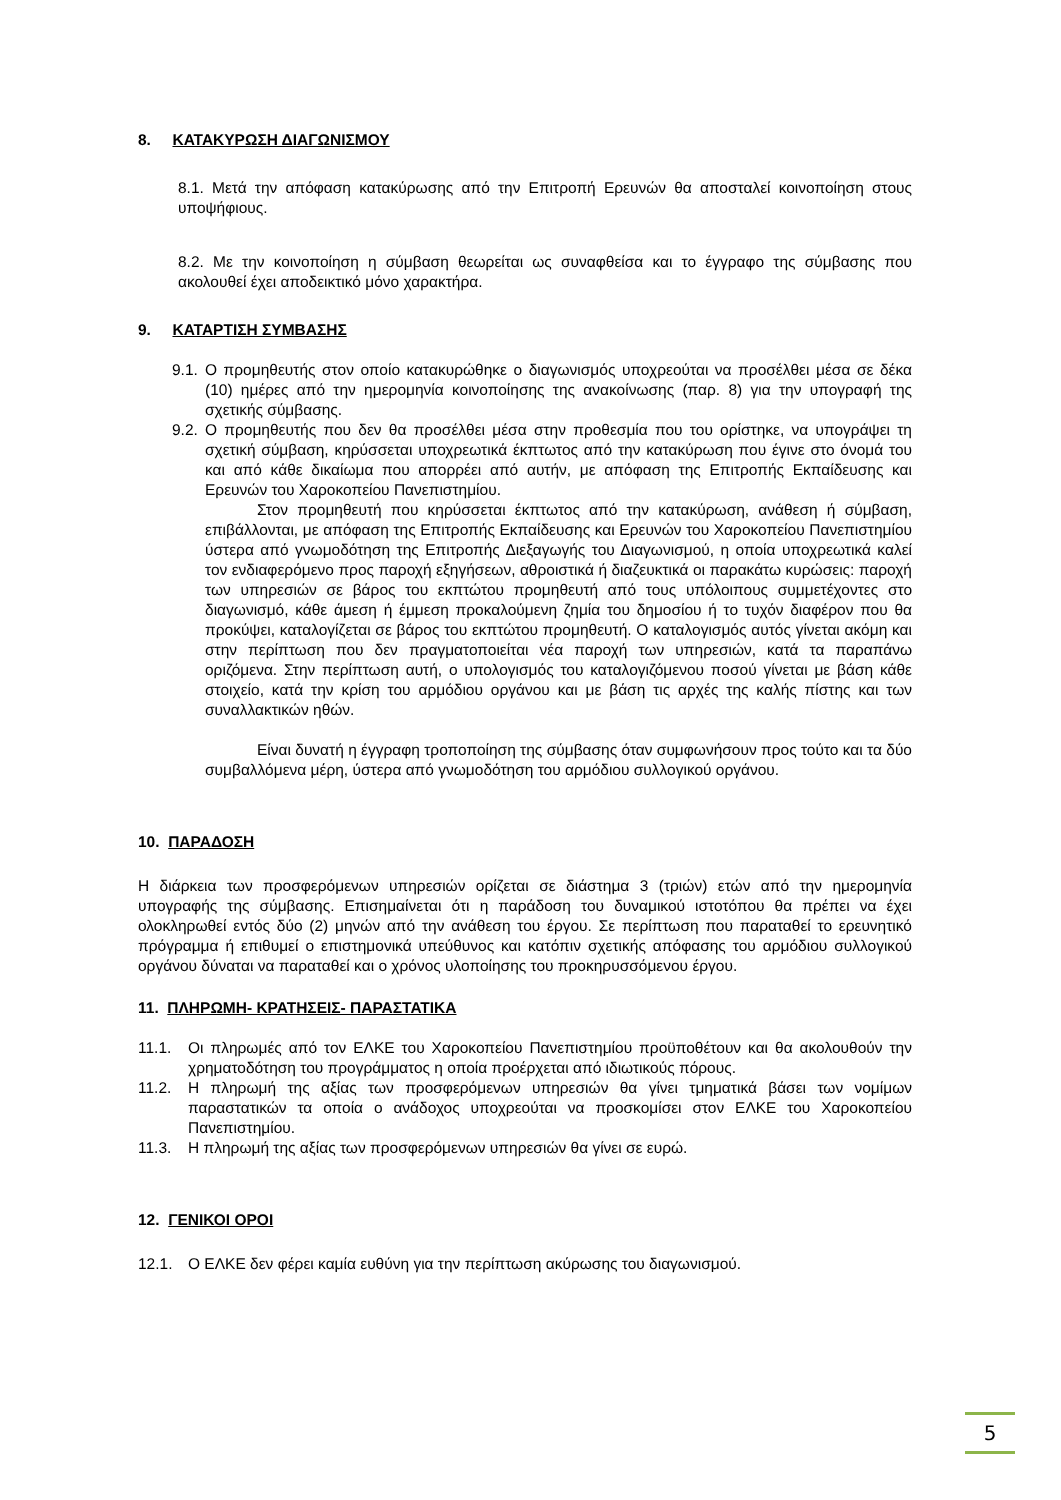8. ΚΑΤΑΚΥΡΩΣΗ ΔΙΑΓΩΝΙΣΜΟΥ
8.1. Μετά την απόφαση κατακύρωσης από την Επιτροπή Ερευνών θα αποσταλεί κοινοποίηση στους υποψήφιους.
8.2. Με την κοινοποίηση η σύμβαση θεωρείται ως συναφθείσα και το έγγραφο της σύμβασης που ακολουθεί έχει αποδεικτικό μόνο χαρακτήρα.
9. ΚΑΤΑΡΤΙΣΗ ΣΥΜΒΑΣΗΣ
9.1. Ο προμηθευτής στον οποίο κατακυρώθηκε ο διαγωνισμός υποχρεούται να προσέλθει μέσα σε δέκα (10) ημέρες από την ημερομηνία κοινοποίησης της ανακοίνωσης (παρ. 8) για την υπογραφή της σχετικής σύμβασης.
9.2. Ο προμηθευτής που δεν θα προσέλθει μέσα στην προθεσμία που του ορίστηκε, να υπογράψει τη σχετική σύμβαση, κηρύσσεται υποχρεωτικά έκπτωτος από την κατακύρωση που έγινε στο όνομά του και από κάθε δικαίωμα που απορρέει από αυτήν, με απόφαση της Επιτροπής Εκπαίδευσης και Ερευνών του Χαροκοπείου Πανεπιστημίου.
Στον προμηθευτή που κηρύσσεται έκπτωτος από την κατακύρωση, ανάθεση ή σύμβαση, επιβάλλονται, με απόφαση της Επιτροπής Εκπαίδευσης και Ερευνών του Χαροκοπείου Πανεπιστημίου ύστερα από γνωμοδότηση της Επιτροπής Διεξαγωγής του Διαγωνισμού, η οποία υποχρεωτικά καλεί τον ενδιαφερόμενο προς παροχή εξηγήσεων, αθροιστικά ή διαζευκτικά οι παρακάτω κυρώσεις: παροχή των υπηρεσιών σε βάρος του εκπτώτου προμηθευτή από τους υπόλοιπους συμμετέχοντες στο διαγωνισμό, κάθε άμεση ή έμμεση προκαλούμενη ζημία του δημοσίου ή το τυχόν διαφέρον που θα προκύψει, καταλογίζεται σε βάρος του εκπτώτου προμηθευτή. Ο καταλογισμός αυτός γίνεται ακόμη και στην περίπτωση που δεν πραγματοποιείται νέα παροχή των υπηρεσιών, κατά τα παραπάνω οριζόμενα. Στην περίπτωση αυτή, ο υπολογισμός του καταλογιζόμενου ποσού γίνεται με βάση κάθε στοιχείο, κατά την κρίση του αρμόδιου οργάνου και με βάση τις αρχές της καλής πίστης και των συναλλακτικών ηθών.
Είναι δυνατή η έγγραφη τροποποίηση της σύμβασης όταν συμφωνήσουν προς τούτο και τα δύο συμβαλλόμενα μέρη, ύστερα από γνωμοδότηση του αρμόδιου συλλογικού οργάνου.
10. ΠΑΡΑΔΟΣΗ
Η διάρκεια των προσφερόμενων υπηρεσιών ορίζεται σε διάστημα 3 (τριών) ετών από την ημερομηνία υπογραφής της σύμβασης. Επισημαίνεται ότι η παράδοση του δυναμικού ιστοτόπου θα πρέπει να έχει ολοκληρωθεί εντός δύο (2) μηνών από την ανάθεση του έργου. Σε περίπτωση που παραταθεί το ερευνητικό πρόγραμμα ή επιθυμεί ο επιστημονικά υπεύθυνος και κατόπιν σχετικής απόφασης του αρμόδιου συλλογικού οργάνου δύναται να παραταθεί και ο χρόνος υλοποίησης του προκηρυσσόμενου έργου.
11. ΠΛΗΡΩΜΗ- ΚΡΑΤΗΣΕΙΣ- ΠΑΡΑΣΤΑΤΙΚΑ
11.1. Οι πληρωμές από τον ΕΛΚΕ του Χαροκοπείου Πανεπιστημίου προϋποθέτουν και θα ακολουθούν την χρηματοδότηση του προγράμματος η οποία προέρχεται από ιδιωτικούς πόρους.
11.2. Η πληρωμή της αξίας των προσφερόμενων υπηρεσιών θα γίνει τμηματικά βάσει των νομίμων παραστατικών τα οποία ο ανάδοχος υποχρεούται να προσκομίσει στον ΕΛΚΕ του Χαροκοπείου Πανεπιστημίου.
11.3. Η πληρωμή της αξίας των προσφερόμενων υπηρεσιών θα γίνει σε ευρώ.
12. ΓΕΝΙΚΟΙ ΟΡΟΙ
12.1. Ο ΕΛΚΕ δεν φέρει καμία ευθύνη για την περίπτωση ακύρωσης του διαγωνισμού.
5